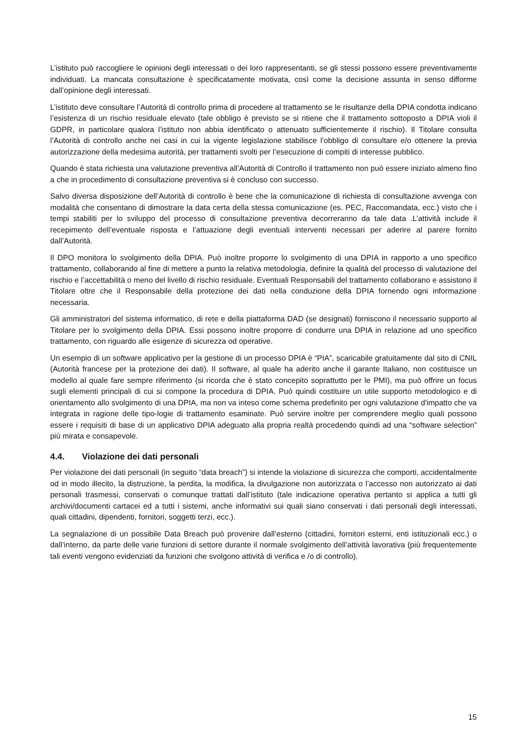L’istituto può raccogliere le opinioni degli interessati o dei loro rappresentanti, se gli stessi possono essere preventivamente individuati. La mancata consultazione è specificatamente motivata, così come la decisione assunta in senso difforme dall’opinione degli interessati.
L’istituto deve consultare l’Autorità di controllo prima di procedere al trattamento se le risultanze della DPIA condotta indicano l’esistenza di un rischio residuale elevato (tale obbligo è previsto se si ritiene che il trattamento sottoposto a DPIA violi il GDPR, in particolare qualora l’istituto non abbia identificato o attenuato sufficientemente il rischio). Il Titolare consulta l’Autorità di controllo anche nei casi in cui la vigente legislazione stabilisce l’obbligo di consultare e/o ottenere la previa autorizzazione della medesima autorità, per trattamenti svolti per l’esecuzione di compiti di interesse pubblico.
Quando è stata richiesta una valutazione preventiva all’Autorità di Controllo il trattamento non può essere iniziato almeno fino a che in procedimento di consultazione preventiva si è concluso con successo.
Salvo diversa disposizione dell’Autorità di controllo è bene che la comunicazione di richiesta di consultazione avvenga con modalità che consentano di dimostrare la data certa della stessa comunicazione (es. PEC, Raccomandata, ecc.) visto che i tempi stabiliti per lo sviluppo del processo di consultazione preventiva decorreranno da tale data .L’attività include il recepimento dell’eventuale risposta e l’attuazione degli eventuali interventi necessari per aderire al parere fornito dall’Autorità.
Il DPO monitora lo svolgimento della DPIA. Può inoltre proporre lo svolgimento di una DPIA in rapporto a uno specifico trattamento, collaborando al fine di mettere a punto la relativa metodologia, definire la qualità del processo di valutazione del rischio e l’accettabilità o meno del livello di rischio residuale. Eventuali Responsabili del trattamento collaborano e assistono il Titolare oltre che il Responsabile della protezione dei dati nella conduzione della DPIA fornendo ogni informazione necessaria.
Gli amministratori del sistema informatico, di rete e della piattaforma DAD (se designati) forniscono il necessario supporto al Titolare per lo svolgimento della DPIA. Essi possono inoltre proporre di condurre una DPIA in relazione ad uno specifico trattamento, con riguardo alle esigenze di sicurezza od operative.
Un esempio di un software applicativo per la gestione di un processo DPIA è “PIA”, scaricabile gratuitamente dal sito di CNIL (Autorità francese per la protezione dei dati). Il software, al quale ha aderito anche il garante Italiano, non costituisce un modello al quale fare sempre riferimento (si ricorda che è stato concepito soprattutto per le PMI), ma può offrire un focus sugli elementi principali di cui si compone la procedura di DPIA. Può quindi costituire un utile supporto metodologico e di orientamento allo svolgimento di una DPIA, ma non va inteso come schema predefinito per ogni valutazione d'impatto che va integrata in ragione delle tipo-logie di trattamento esaminate. Può servire inoltre per comprendere meglio quali possono essere i requisiti di base di un applicativo DPIA adeguato alla propria realtà procedendo quindi ad una “software selection” più mirata e consapevole.
4.4. Violazione dei dati personali
Per violazione dei dati personali (in seguito “data breach”) si intende la violazione di sicurezza che comporti, accidentalmente od in modo illecito, la distruzione, la perdita, la modifica, la divulgazione non autorizzata o l’accesso non autorizzato ai dati personali trasmessi, conservati o comunque trattati dall’istituto (tale indicazione operativa pertanto si applica a tutti gli archivi/documenti cartacei ed a tutti i sistemi, anche informativi sui quali siano conservati i dati personali degli interessati, quali cittadini, dipendenti, fornitori, soggetti terzi, ecc.).
La segnalazione di un possibile Data Breach può provenire dall’esterno (cittadini, fornitori esterni, enti istituzionali ecc.) o dall’interno, da parte delle varie funzioni di settore durante il normale svolgimento dell’attività lavorativa (più frequentemente tali eventi vengono evidenziati da funzioni che svolgono attività di verifica e /o di controllo).
15